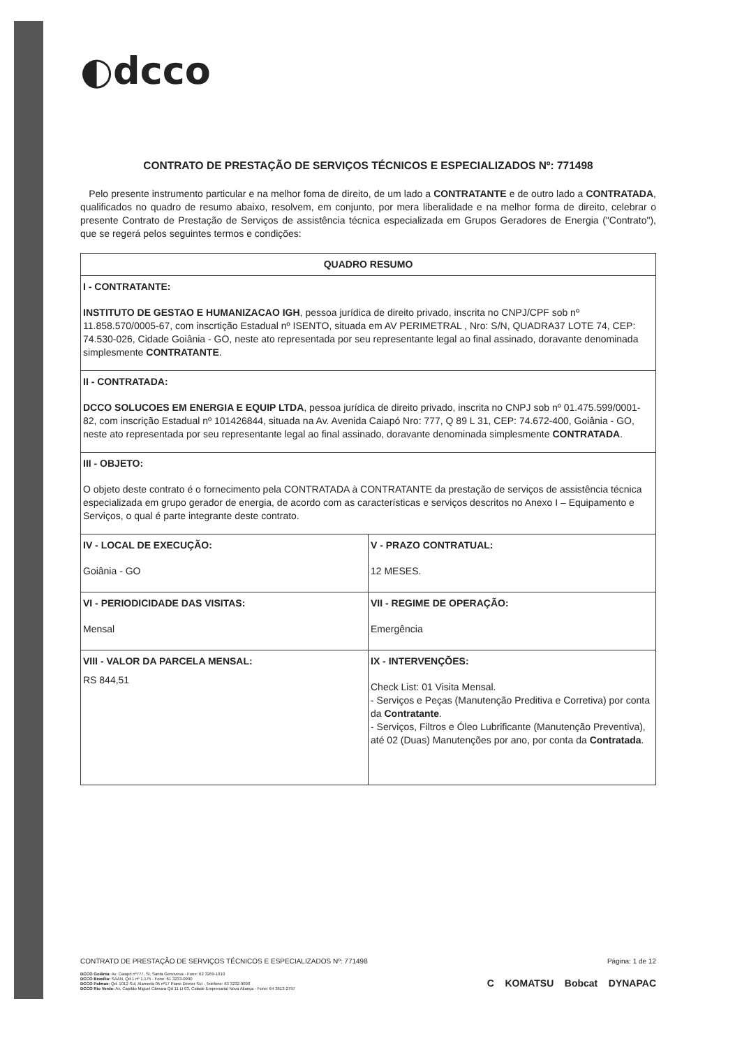◐dcco
CONTRATO DE PRESTAÇÃO DE SERVIÇOS TÉCNICOS E ESPECIALIZADOS Nº: 771498
Pelo presente instrumento particular e na melhor foma de direito, de um lado a CONTRATANTE e de outro lado a CONTRATADA, qualificados no quadro de resumo abaixo, resolvem, em conjunto, por mera liberalidade e na melhor forma de direito, celebrar o presente Contrato de Prestação de Serviços de assistência técnica especializada em Grupos Geradores de Energia ("Contrato"), que se regerá pelos seguintes termos e condições:
| QUADRO RESUMO | |
| --- | --- |
| I - CONTRATANTE: INSTITUTO DE GESTAO E HUMANIZACAO IGH , pessoa jurídica de direito privado, inscrita no CNPJ/CPF sob nº 11.858.570/0005-67, com inscrtição Estadual nº ISENTO, situada em AV PERIMETRAL , Nro: S/N, QUADRA37 LOTE 74, CEP: 74.530-026, Cidade Goiânia - GO, neste ato representada por seu representante legal ao final assinado, doravante denominada simplesmente CONTRATANTE . | |
| II - CONTRATADA: DCCO SOLUCOES EM ENERGIA E EQUIP LTDA , pessoa jurídica de direito privado, inscrita no CNPJ sob nº 01.475.599/0001-82, com inscrição Estadual nº 101426844, situada na Av. Avenida Caiapó Nro: 777, Q 89 L 31, CEP: 74.672-400, Goiânia - GO, neste ato representada por seu representante legal ao final assinado, doravante denominada simplesmente CONTRATADA . | |
| III - OBJETO: O objeto deste contrato é o fornecimento pela CONTRATADA à CONTRATANTE da prestação de serviços de assistência técnica especializada em grupo gerador de energia, de acordo com as características e serviços descritos no Anexo I – Equipamento e Serviços, o qual é parte integrante deste contrato. | |
| IV - LOCAL DE EXECUÇÃO: Goiânia - GO | V - PRAZO CONTRATUAL: 12 MESES. |
| VI - PERIODICIDADE DAS VISITAS: Mensal | VII - REGIME DE OPERAÇÃO: Emergência |
| VIII - VALOR DA PARCELA MENSAL: RS 844,51 | IX - INTERVENÇÕES: Check List: 01 Visita Mensal. - Serviços e Peças (Manutenção Preditiva e Corretiva) por conta da Contratante . - Serviços, Filtros e Óleo Lubrificante (Manutenção Preventiva), até 02 (Duas) Manutenções por ano, por conta da Contratada . |
CONTRATO DE PRESTAÇÃO DE SERVIÇOS TÉCNICOS E ESPECIALIZADOS Nº: 771498 Página: 1 de 12
DCCO Goiânia: Av. Caiapó nº777, St. Santa Genoveva - Fone: 62 3269-1010
DCCO Brasília: SAAN, Qd 1 nº 1.175 - Fone: 61 3233-0990
DCCO Palmas: Qd. 1012 Sul, Alameda 05 nº17 Plano Diretor Sul - Telefone: 63 3232-9090
DCCO Rio Verde: Av. Capitão Miguel Câmara Qd 11 Lt 03, Cidade Empresarial Nova Aliança - Fone: 64 3613-2797
C KOMATSU Bobcat DYNAPAC